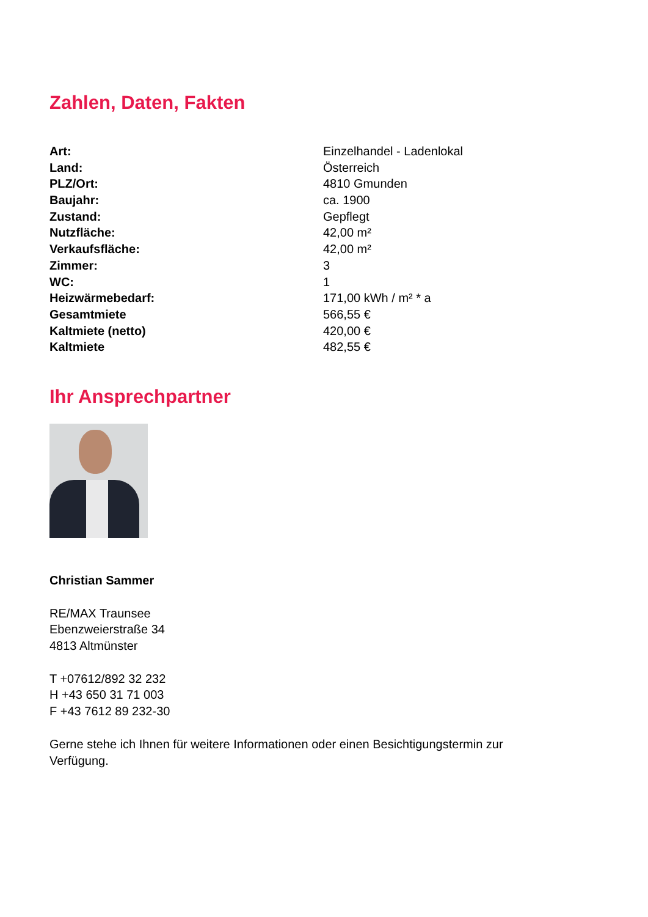Zahlen, Daten, Fakten
| Art: | Einzelhandel - Ladenlokal |
| Land: | Österreich |
| PLZ/Ort: | 4810 Gmunden |
| Baujahr: | ca. 1900 |
| Zustand: | Gepflegt |
| Nutzfläche: | 42,00 m² |
| Verkaufsfläche: | 42,00 m² |
| Zimmer: | 3 |
| WC: | 1 |
| Heizwärmebedarf: | 171,00 kWh / m² * a |
| Gesamtmiete | 566,55 € |
| Kaltmiete (netto) | 420,00 € |
| Kaltmiete | 482,55 € |
Ihr Ansprechpartner
Christian Sammer
RE/MAX Traunsee
Ebenzweierstraße 34
4813 Altmünster
T +07612/892 32 232
H +43 650 31 71 003
F +43 7612 89 232-30
Gerne stehe ich Ihnen für weitere Informationen oder einen Besichtigungstermin zur Verfügung.